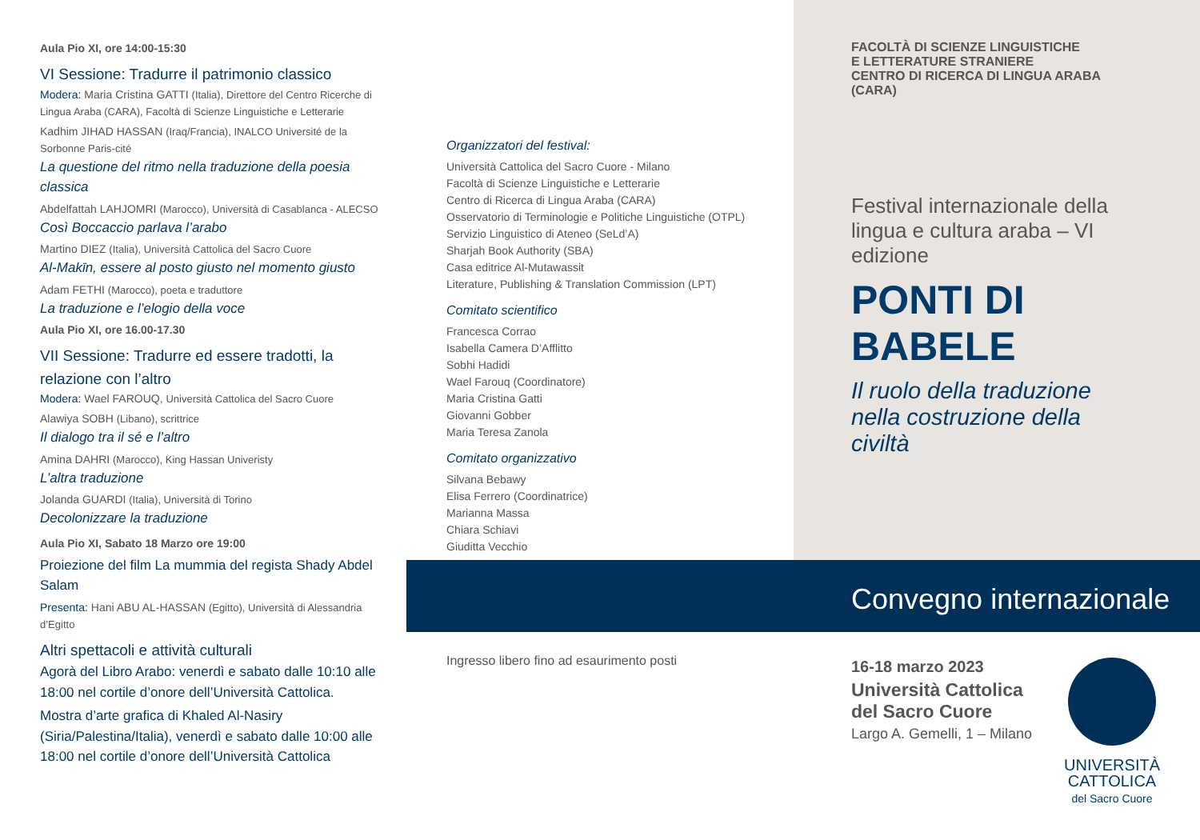Aula Pio XI, ore 14:00-15:30
VI Sessione: Tradurre il patrimonio classico
Modera: Maria Cristina GATTI (Italia), Direttore del Centro Ricerche di Lingua Araba (CARA), Facoltà di Scienze Linguistiche e Letterarie
Kadhim JIHAD HASSAN (Iraq/Francia), INALCO Université de la Sorbonne Paris-cité
La questione del ritmo nella traduzione della poesia classica
Abdelfattah LAHJOMRI (Marocco), Università di Casablanca - ALECSO
Così Boccaccio parlava l’arabo
Martino DIEZ (Italia), Università Cattolica del Sacro Cuore
Al-Makīn, essere al posto giusto nel momento giusto
Adam FETHI (Marocco), poeta e traduttore
La traduzione e l’elogio della voce
Aula Pio XI, ore 16.00-17.30
VII Sessione: Tradurre ed essere tradotti, la relazione con l’altro
Modera: Wael FAROUQ, Università Cattolica del Sacro Cuore
Alawiya SOBH (Libano), scrittrice
Il dialogo tra il sé e l’altro
Amina DAHRI (Marocco), King Hassan Univeristy
L’altra traduzione
Jolanda GUARDI (Italia), Università di Torino
Decolonizzare la traduzione
Aula Pio XI, Sabato 18 Marzo ore 19:00
Proiezione del film La mummia del regista Shady Abdel Salam
Presenta: Hani ABU AL-HASSAN (Egitto), Università di Alessandria d’Egitto
Altri spettacoli e attività culturali
Agorà del Libro Arabo: venerdì e sabato dalle 10:10 alle 18:00 nel cortile d’onore dell’Università Cattolica.
Mostra d’arte grafica di Khaled Al-Nasiry (Siria/Palestina/Italia), venerdì e sabato dalle 10:00 alle 18:00 nel cortile d’onore dell’Università Cattolica
Organizzatori del festival:
Università Cattolica del Sacro Cuore - Milano
Facoltà di Scienze Linguistiche e Letterarie
Centro di Ricerca di Lingua Araba (CARA)
Osservatorio di Terminologie e Politiche Linguistiche (OTPL)
Servizio Linguistico di Ateneo (SeLd’A)
Sharjah Book Authority (SBA)
Casa editrice Al-Mutawassit
Literature, Publishing & Translation Commission (LPT)
Comitato scientifico
Francesca Corrao
Isabella Camera D’Afflitto
Sobhi Hadidi
Wael Farouq (Coordinatore)
Maria Cristina Gatti
Giovanni Gobber
Maria Teresa Zanola
Comitato organizzativo
Silvana Bebawy
Elisa Ferrero (Coordinatrice)
Marianna Massa
Chiara Schiavi
Giuditta Vecchio
Ingresso libero fino ad esaurimento posti
FACOLTÀ DI SCIENZE LINGUISTICHE
E LETTERATURE STRANIERE
CENTRO DI RICERCA DI LINGUA ARABA (CARA)
Festival internazionale della lingua e cultura araba – VI edizione
PONTI DI BABELE
Il ruolo della traduzione nella costruzione della civiltà
Convegno internazionale
16-18 marzo 2023
Università Cattolica del Sacro Cuore
Largo A. Gemelli, 1 – Milano
UNIVERSITÀ
CATTOLICA
del Sacro Cuore